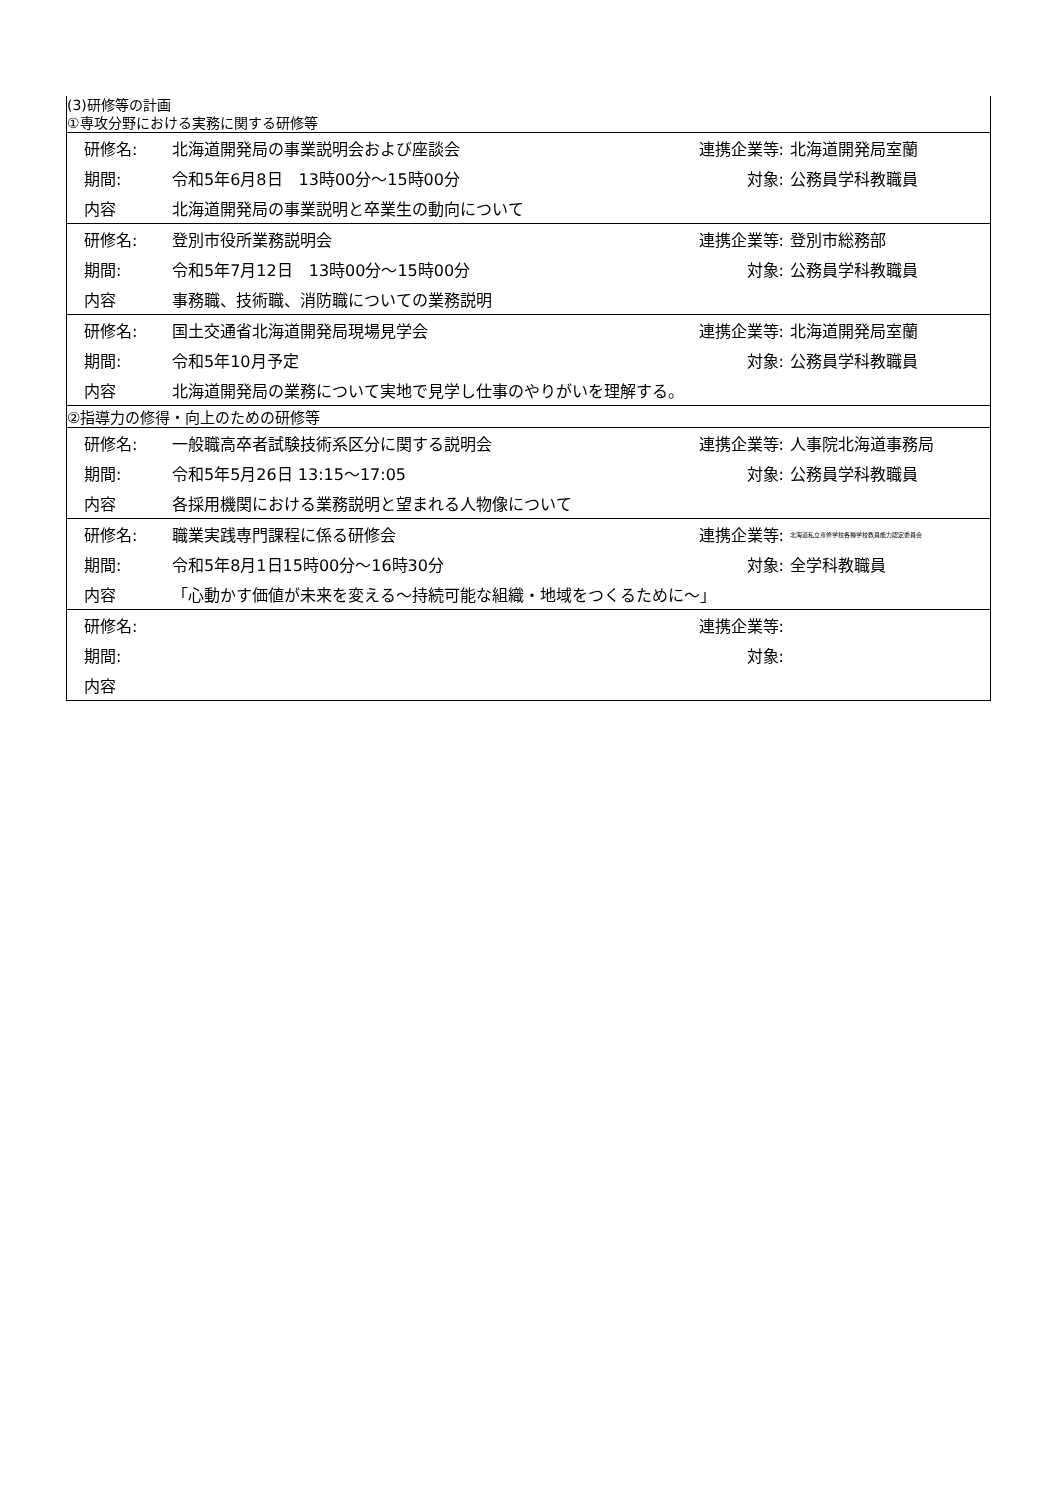| (3)研修等の計画 | | | |
| ①専攻分野における実務に関する研修等 | | | |
| 研修名: | 北海道開発局の事業説明会および座談会 | 連携企業等: | 北海道開発局室蘭 |
| 期間: | 令和5年6月8日 13時00分～15時00分 | 対象: | 公務員学科教職員 |
| 内容 | 北海道開発局の事業説明と卒業生の動向について | | |
| 研修名: | 登別市役所業務説明会 | 連携企業等: | 登別市総務部 |
| 期間: | 令和5年7月12日 13時00分～15時00分 | 対象: | 公務員学科教職員 |
| 内容 | 事務職、技術職、消防職についての業務説明 | | |
| 研修名: | 国土交通省北海道開発局現場見学会 | 連携企業等: | 北海道開発局室蘭 |
| 期間: | 令和5年10月予定 | 対象: | 公務員学科教職員 |
| 内容 | 北海道開発局の業務について実地で見学し仕事のやりがいを理解する。 | | |
| ②指導力の修得・向上のための研修等 | | | |
| 研修名: | 一般職高卒者試験技術系区分に関する説明会 | 連携企業等: | 人事院北海道事務局 |
| 期間: | 令和5年5月26日 13:15～17:05 | 対象: | 公務員学科教職員 |
| 内容 | 各採用機関における業務説明と望まれる人物像について | | |
| 研修名: | 職業実践専門課程に係る研修会 | 連携企業等: | 北海道私立専修学校各種学校教員能力認定委員会 |
| 期間: | 令和5年8月1日15時00分～16時30分 | 対象: | 全学科教職員 |
| 内容 | 「心動かす価値が未来を変える～持続可能な組織・地域をつくるために～」 | | |
| 研修名: | | 連携企業等: | |
| 期間: | | 対象: | |
| 内容 | | | |